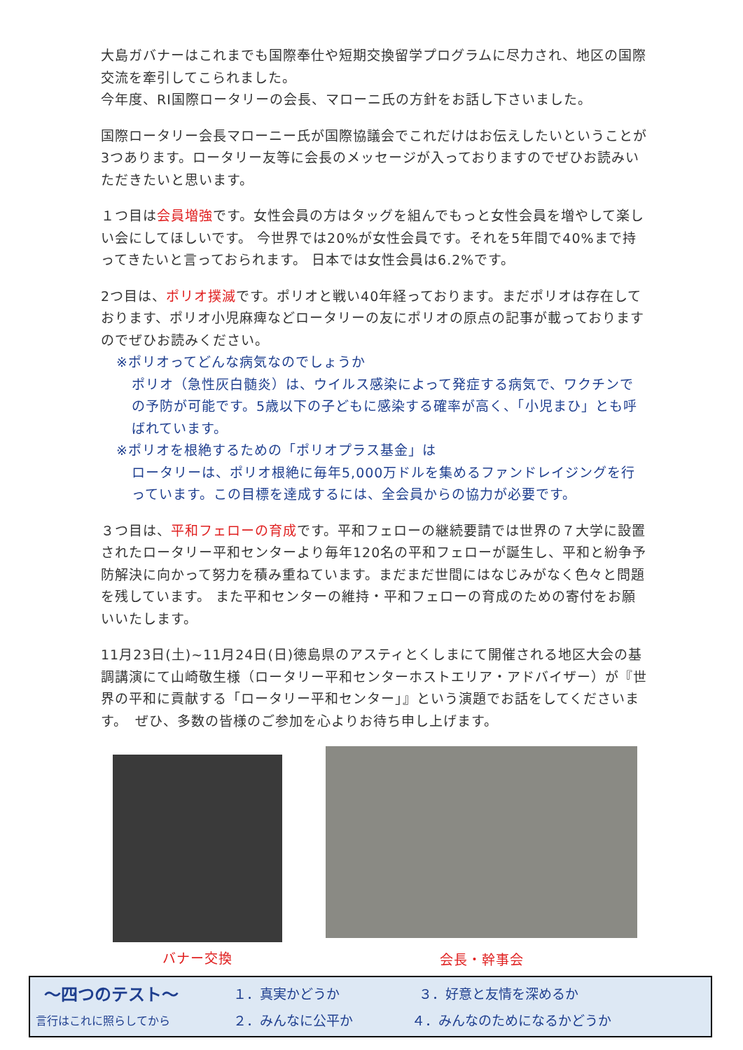大島ガバナーはこれまでも国際奉仕や短期交換留学プログラムに尽力され、地区の国際交流を牽引してこられました。
今年度、RI国際ロータリーの会長、マローニ氏の方針をお話し下さいました。
国際ロータリー会長マローニー氏が国際協議会でこれだけはお伝えしたいということが3つあります。ロータリー友等に会長のメッセージが入っておりますのでぜひお読みいただきたいと思います。
１つ目は会員増強です。女性会員の方はタッグを組んでもっと女性会員を増やして楽しい会にしてほしいです。 今世界では20%が女性会員です。それを5年間で40%まで持ってきたいと言っておられます。 日本では女性会員は6.2%です。
2つ目は、ポリオ撲滅です。ポリオと戦い40年経っております。まだポリオは存在しております、ポリオ小児麻痺などロータリーの友にポリオの原点の記事が載っておりますのでぜひお読みください。
※ポリオってどんな病気なのでしょうか
ポリオ（急性灰白髄炎）は、ウイルス感染によって発症する病気で、ワクチンでの予防が可能です。5歳以下の子どもに感染する確率が高く、「小児まひ」とも呼ばれています。
※ポリオを根絶するための「ポリオプラス基金」は
ロータリーは、ポリオ根絶に毎年5,000万ドルを集めるファンドレイジングを行っています。この目標を達成するには、全会員からの協力が必要です。
３つ目は、平和フェローの育成です。平和フェローの継続要請では世界の７大学に設置されたロータリー平和センターより毎年120名の平和フェローが誕生し、平和と紛争予防解決に向かって努力を積み重ねています。まだまだ世間にはなじみがなく色々と問題を残しています。 また平和センターの維持・平和フェローの育成のための寄付をお願いいたします。
11月23日(土)~11月24日(日)徳島県のアスティとくしまにて開催される地区大会の基調講演にて山崎敬生様（ロータリー平和センターホストエリア・アドバイザー）が『世界の平和に貢献する「ロータリー平和センター」』という演題でお話をしてくださいます。　ぜひ、多数の皆様のご参加を心よりお待ち申し上げます。
バナー交換
会長・幹事会
〜四つのテスト〜
１．真実かどうか ３．好意と友情を深めるか
言行はこれに照らしてから
２．みんなに公平か ４．みんなのためになるかどうか